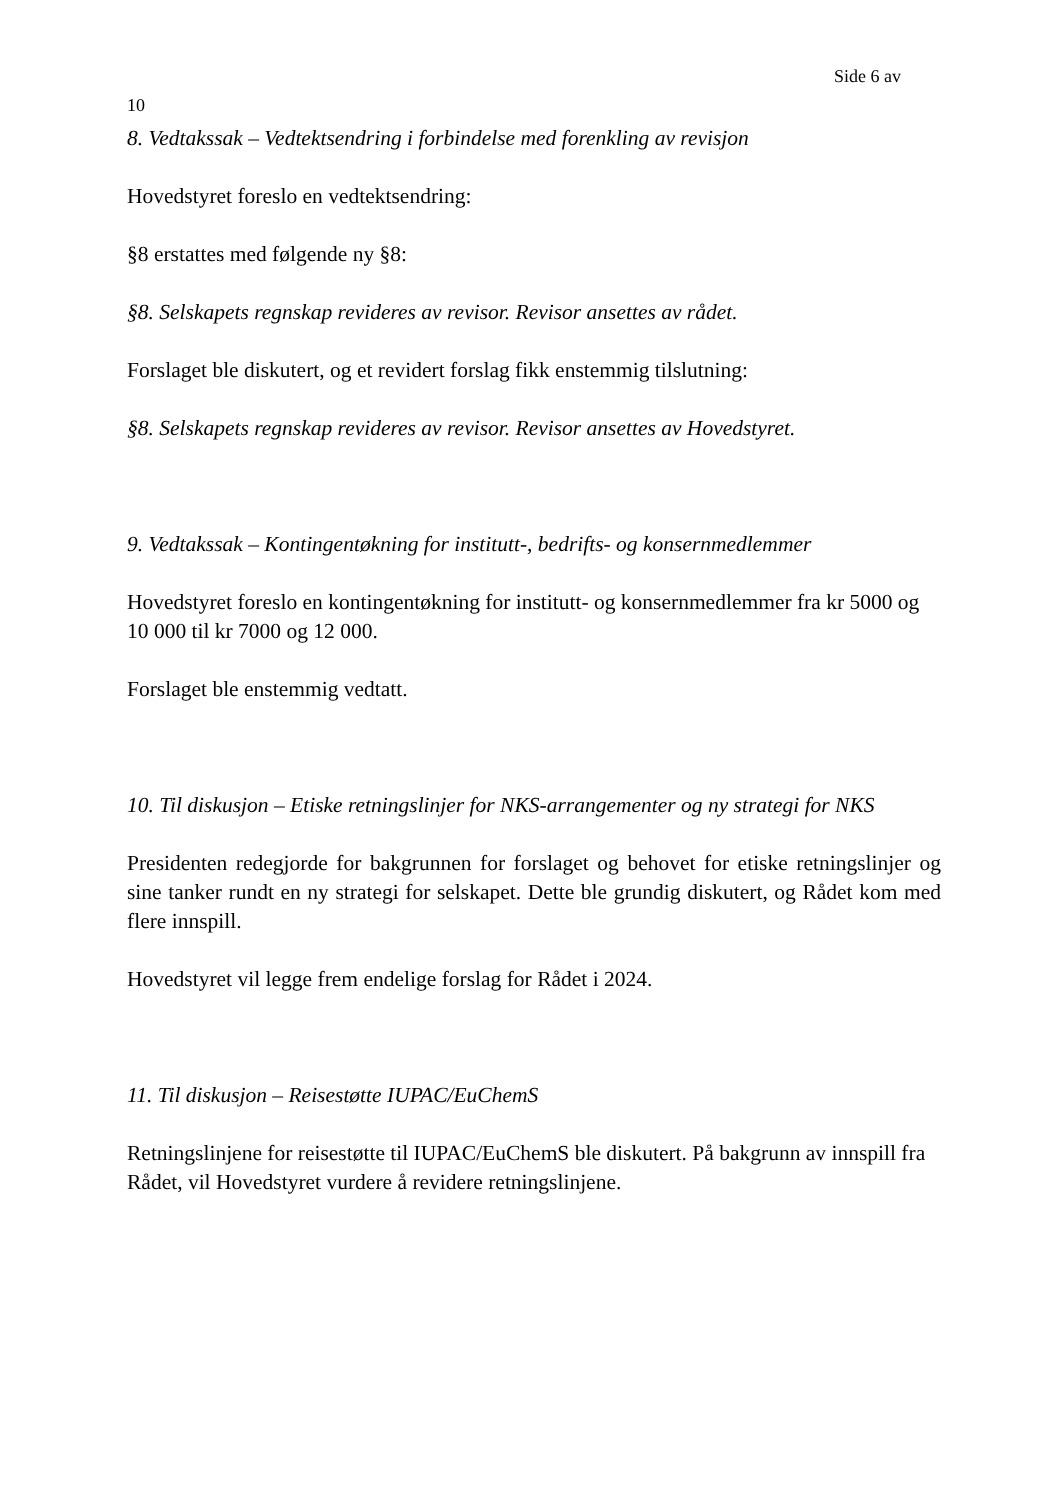Side 6 av
10
8. Vedtakssak – Vedtektsendring i forbindelse med forenkling av revisjon
Hovedstyret foreslo en vedtektsendring:
§8 erstattes med følgende ny §8:
§8. Selskapets regnskap revideres av revisor. Revisor ansettes av rådet.
Forslaget ble diskutert, og et revidert forslag fikk enstemmig tilslutning:
§8. Selskapets regnskap revideres av revisor. Revisor ansettes av Hovedstyret.
9. Vedtakssak – Kontingentøkning for institutt-, bedrifts- og konsernmedlemmer
Hovedstyret foreslo en kontingentøkning for institutt- og konsernmedlemmer fra kr 5000 og 10 000 til kr 7000 og 12 000.
Forslaget ble enstemmig vedtatt.
10. Til diskusjon – Etiske retningslinjer for NKS-arrangementer og ny strategi for NKS
Presidenten redegjorde for bakgrunnen for forslaget og behovet for etiske retningslinjer og sine tanker rundt en ny strategi for selskapet. Dette ble grundig diskutert, og Rådet kom med flere innspill.
Hovedstyret vil legge frem endelige forslag for Rådet i 2024.
11. Til diskusjon – Reisestøtte IUPAC/EuChemS
Retningslinjene for reisestøtte til IUPAC/EuChemS ble diskutert. På bakgrunn av innspill fra Rådet, vil Hovedstyret vurdere å revidere retningslinjene.